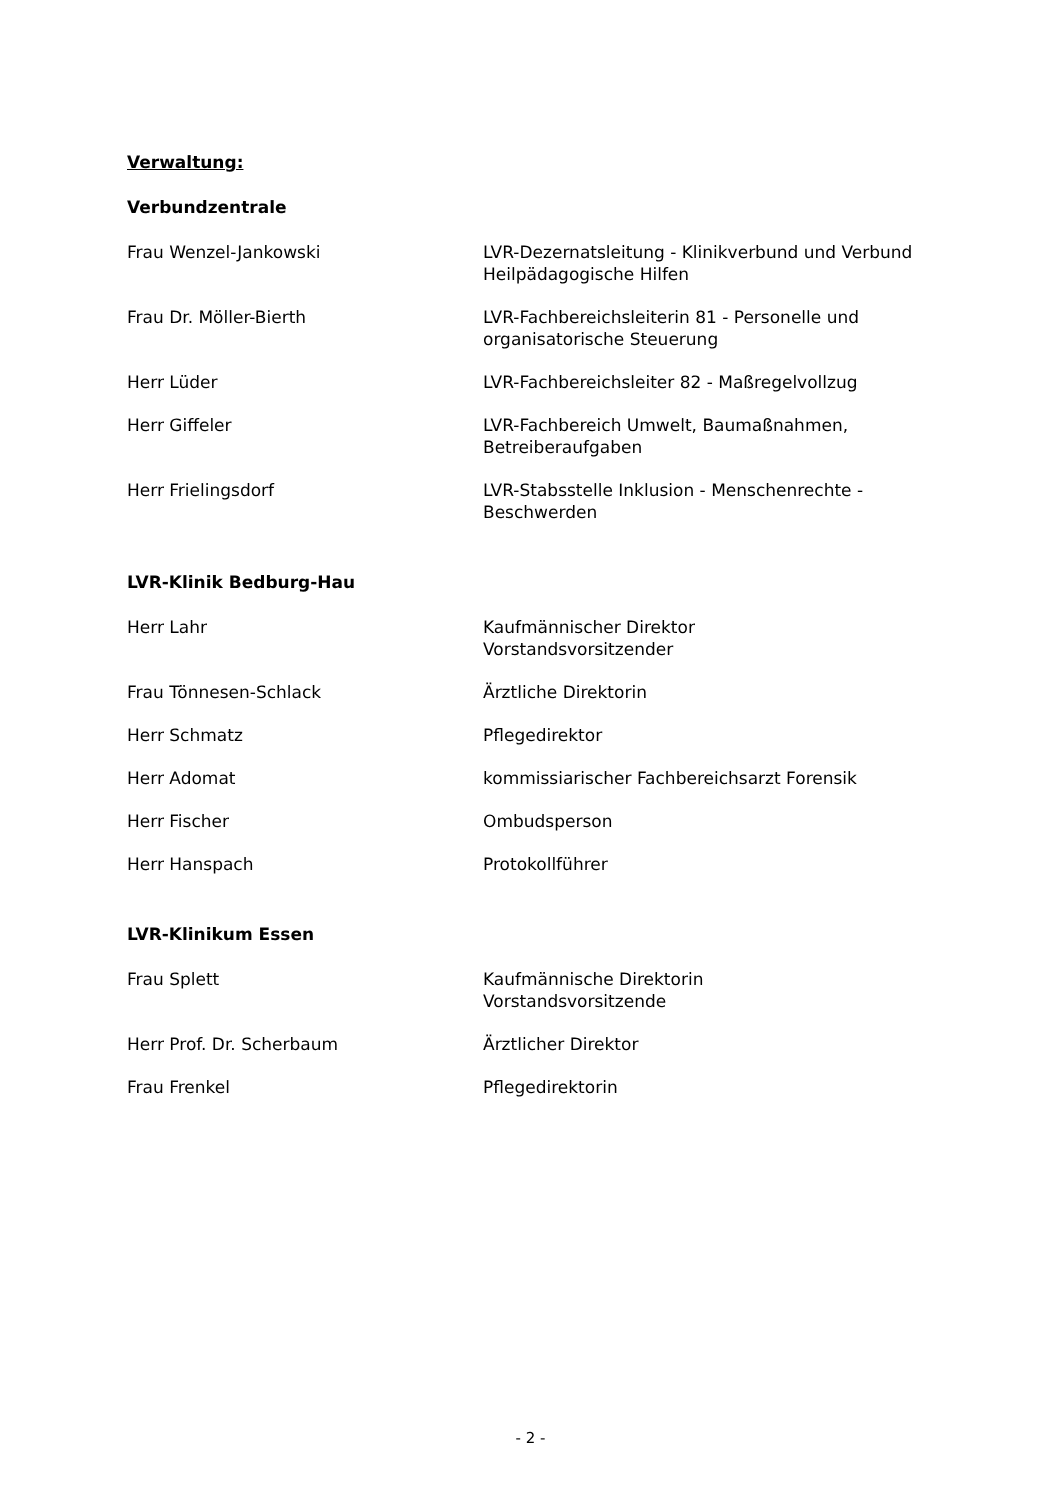Verwaltung:
Verbundzentrale
Frau Wenzel-Jankowski LVR-Dezernatsleitung - Klinikverbund und Verbund Heilpädagogische Hilfen
Frau Dr. Möller-Bierth LVR-Fachbereichsleiterin 81 - Personelle und organisatorische Steuerung
Herr Lüder LVR-Fachbereichsleiter 82 - Maßregelvollzug
Herr Giffeler LVR-Fachbereich Umwelt, Baumaßnahmen, Betreiberaufgaben
Herr Frielingsdorf LVR-Stabsstelle Inklusion - Menschenrechte - Beschwerden
LVR-Klinik Bedburg-Hau
Herr Lahr Kaufmännischer Direktor
Vorstandsvorsitzender
Frau Tönnesen-Schlack Ärztliche Direktorin
Herr Schmatz Pflegedirektor
Herr Adomat kommissiarischer Fachbereichsarzt Forensik
Herr Fischer Ombudsperson
Herr Hanspach Protokollführer
LVR-Klinikum Essen
Frau Splett Kaufmännische Direktorin
Vorstandsvorsitzende
Herr Prof. Dr. Scherbaum Ärztlicher Direktor
Frau Frenkel Pflegedirektorin
- 2 -